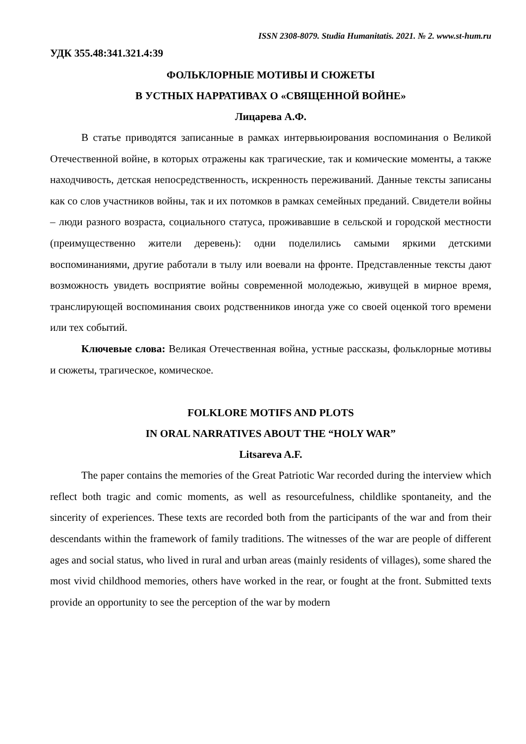ISSN 2308-8079. Studia Humanitatis. 2021. № 2. www.st-hum.ru
УДК 355.48:341.321.4:39
ФОЛЬКЛОРНЫЕ МОТИВЫ И СЮЖЕТЫ
В УСТНЫХ НАРРАТИВАХ О «СВЯЩЕННОЙ ВОЙНЕ»
Лицарева А.Ф.
В статье приводятся записанные в рамках интервьюирования воспоминания о Великой Отечественной войне, в которых отражены как трагические, так и комические моменты, а также находчивость, детская непосредственность, искренность переживаний. Данные тексты записаны как со слов участников войны, так и их потомков в рамках семейных преданий. Свидетели войны – люди разного возраста, социального статуса, проживавшие в сельской и городской местности (преимущественно жители деревень): одни поделились самыми яркими детскими воспоминаниями, другие работали в тылу или воевали на фронте. Представленные тексты дают возможность увидеть восприятие войны современной молодежью, живущей в мирное время, транслирующей воспоминания своих родственников иногда уже со своей оценкой того времени или тех событий.
Ключевые слова: Великая Отечественная война, устные рассказы, фольклорные мотивы и сюжеты, трагическое, комическое.
FOLKLORE MOTIFS AND PLOTS
IN ORAL NARRATIVES ABOUT THE “HOLY WAR”
Litsareva A.F.
The paper contains the memories of the Great Patriotic War recorded during the interview which reflect both tragic and comic moments, as well as resourcefulness, childlike spontaneity, and the sincerity of experiences. These texts are recorded both from the participants of the war and from their descendants within the framework of family traditions. The witnesses of the war are people of different ages and social status, who lived in rural and urban areas (mainly residents of villages), some shared the most vivid childhood memories, others have worked in the rear, or fought at the front. Submitted texts provide an opportunity to see the perception of the war by modern